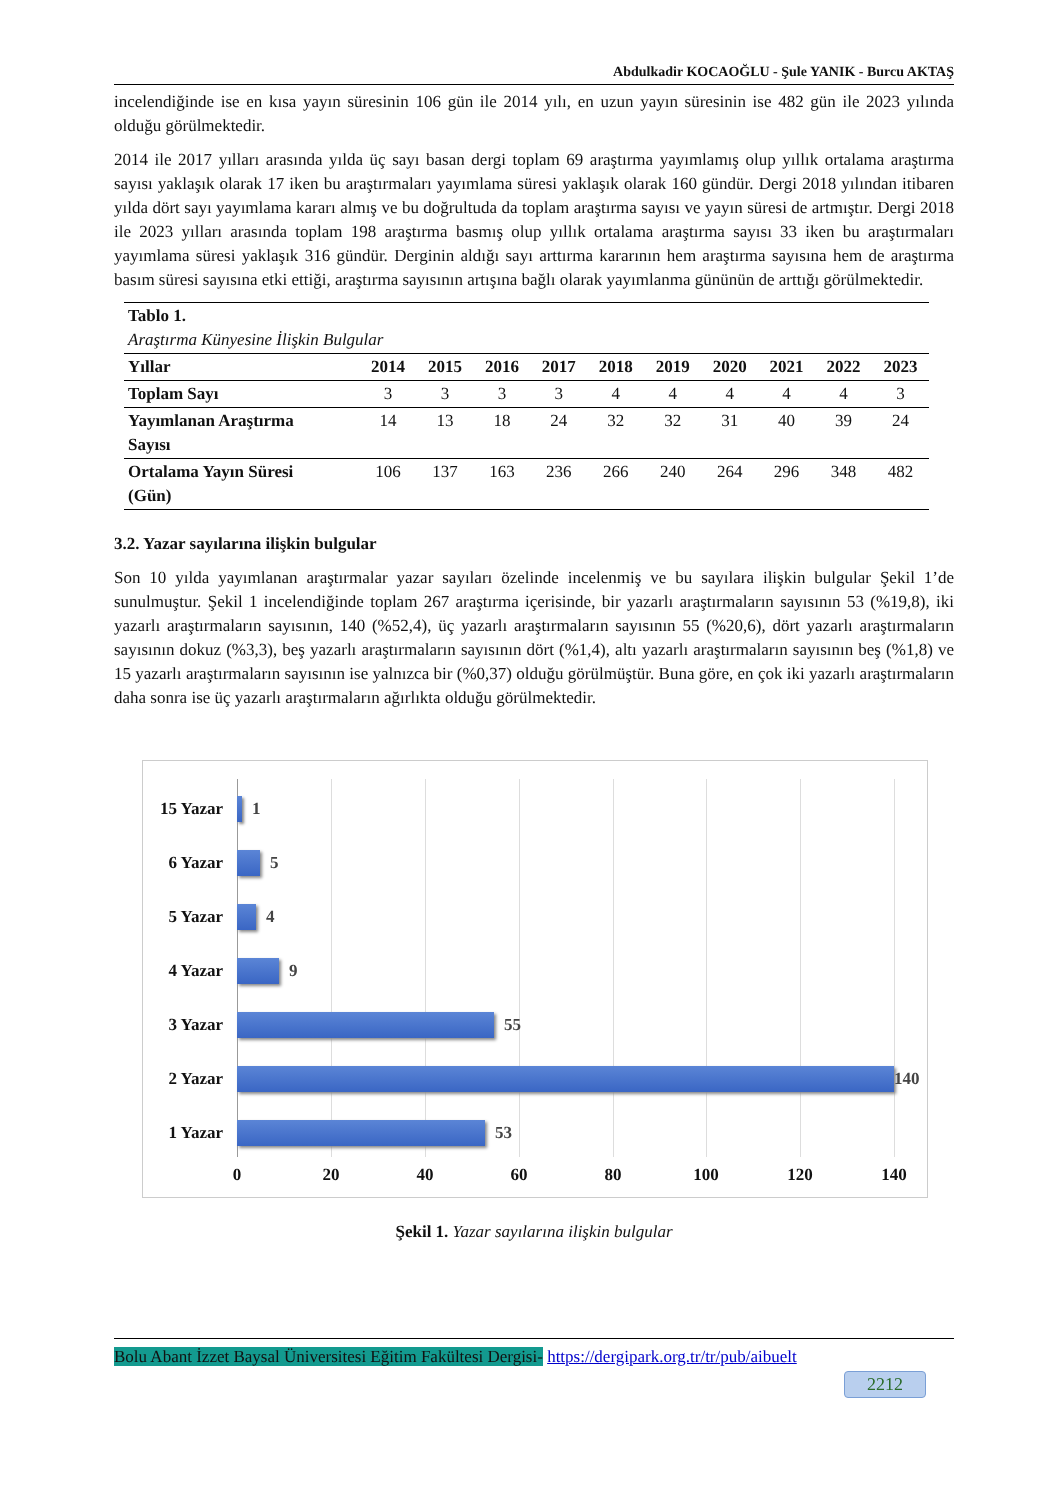Abdulkadir KOCAOĞLU - Şule YANIK - Burcu AKTAŞ
incelendiğinde ise en kısa yayın süresinin 106 gün ile 2014 yılı, en uzun yayın süresinin ise 482 gün ile 2023 yılında olduğu görülmektedir.
2014 ile 2017 yılları arasında yılda üç sayı basan dergi toplam 69 araştırma yayımlamış olup yıllık ortalama araştırma sayısı yaklaşık olarak 17 iken bu araştırmaları yayımlama süresi yaklaşık olarak 160 gündür. Dergi 2018 yılından itibaren yılda dört sayı yayımlama kararı almış ve bu doğrultuda da toplam araştırma sayısı ve yayın süresi de artmıştır. Dergi 2018 ile 2023 yılları arasında toplam 198 araştırma basmış olup yıllık ortalama araştırma sayısı 33 iken bu araştırmaları yayımlama süresi yaklaşık 316 gündür. Derginin aldığı sayı arttırma kararının hem araştırma sayısına hem de araştırma basım süresi sayısına etki ettiği, araştırma sayısının artışına bağlı olarak yayımlanma gününün de arttığı görülmektedir.
| Tablo 1. Araştırma Künyesine İlişkin Bulgular | | | | | | | | | | |
| Yıllar | 2014 | 2015 | 2016 | 2017 | 2018 | 2019 | 2020 | 2021 | 2022 | 2023 |
| Toplam Sayı | 3 | 3 | 3 | 3 | 4 | 4 | 4 | 4 | 4 | 3 |
| Yayımlanan Araştırma Sayısı | 14 | 13 | 18 | 24 | 32 | 32 | 31 | 40 | 39 | 24 |
| Ortalama Yayın Süresi (Gün) | 106 | 137 | 163 | 236 | 266 | 240 | 264 | 296 | 348 | 482 |
3.2. Yazar sayılarına ilişkin bulgular
Son 10 yılda yayımlanan araştırmalar yazar sayıları özelinde incelenmiş ve bu sayılara ilişkin bulgular Şekil 1’de sunulmuştur. Şekil 1 incelendiğinde toplam 267 araştırma içerisinde, bir yazarlı araştırmaların sayısının 53 (%19,8), iki yazarlı araştırmaların sayısının, 140 (%52,4), üç yazarlı araştırmaların sayısının 55 (%20,6), dört yazarlı araştırmaların sayısının dokuz (%3,3), beş yazarlı araştırmaların sayısının dört (%1,4), altı yazarlı araştırmaların sayısının beş (%1,8) ve 15 yazarlı araştırmaların sayısının ise yalnızca bir (%0,37) olduğu görülmüştür. Buna göre, en çok iki yazarlı araştırmaların daha sonra ise üç yazarlı araştırmaların ağırlıkta olduğu görülmektedir.
15 Yazar
1
6 Yazar 5
5 Yazar 4
4 Yazar 9
3 Yazar 55
2 Yazar 140
1 Yazar 53
0 20 40 60 80 100 120 140
Şekil 1. Yazar sayılarına ilişkin bulgular
Bolu Abant İzzet Baysal Üniversitesi Eğitim Fakültesi Dergisi- https://dergipark.org.tr/tr/pub/aibuelt
2212